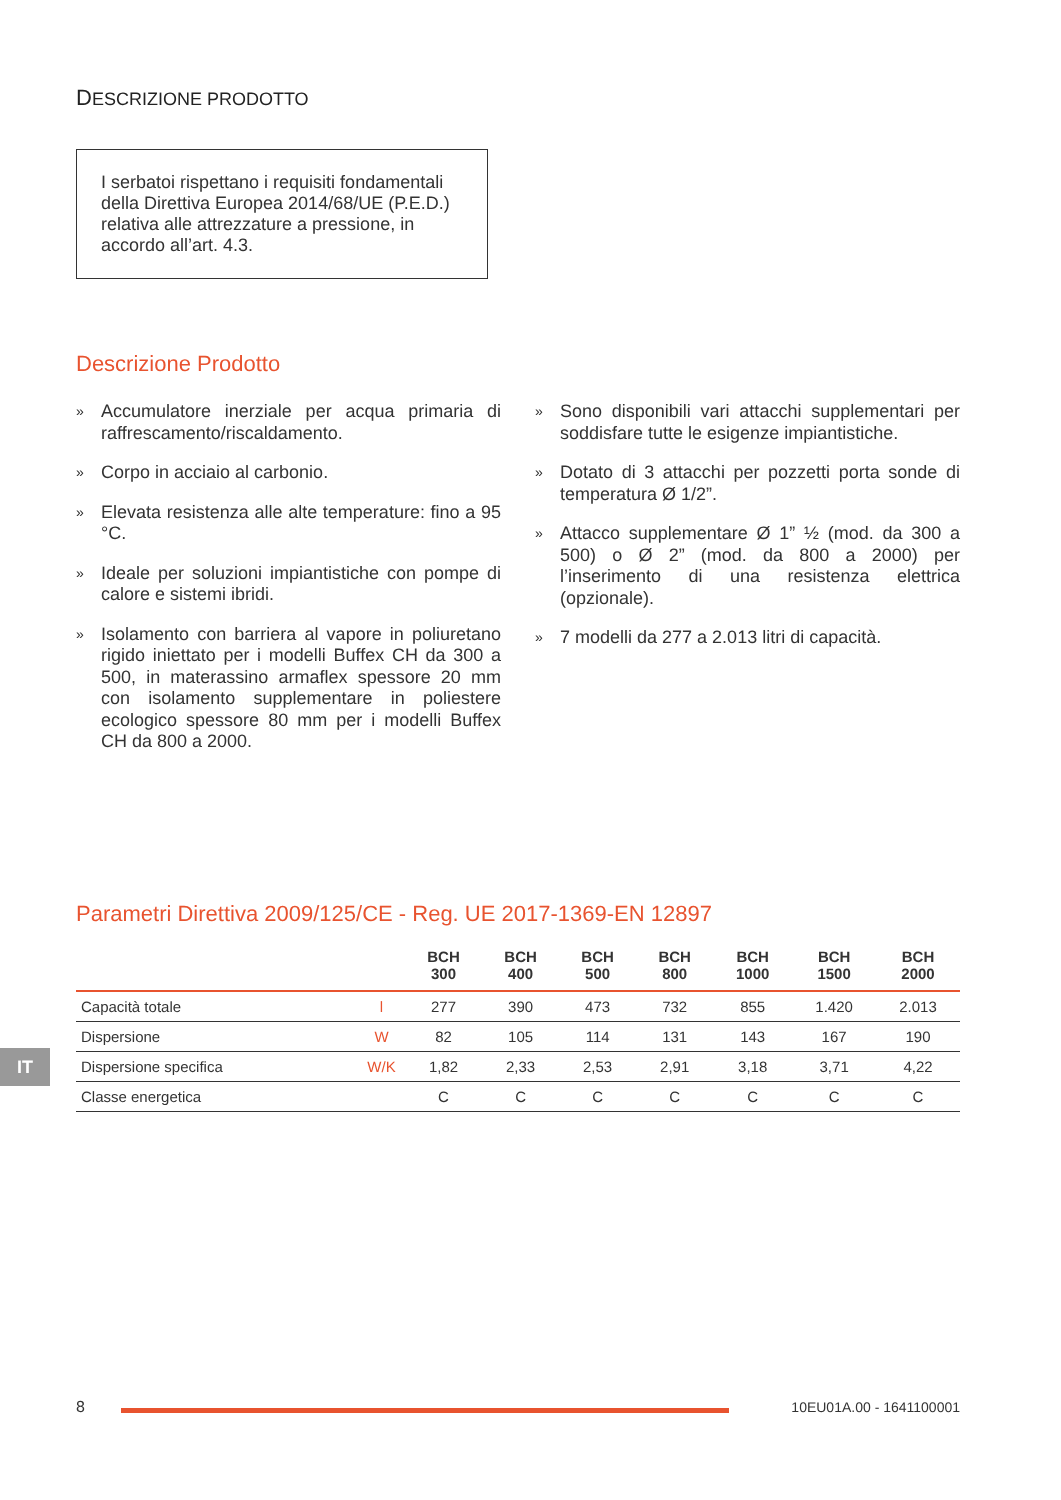DESCRIZIONE PRODOTTO
I serbatoi rispettano i requisiti fondamentali della Direttiva Europea 2014/68/UE (P.E.D.) relativa alle attrezzature a pressione, in accordo all’art. 4.3.
Descrizione Prodotto
»
Accumulatore inerziale per acqua primaria di raffrescamento/riscaldamento.
»
Corpo in acciaio al carbonio.
»
Elevata resistenza alle alte temperature: fino a 95 °C.
»
Ideale per soluzioni impiantistiche con pompe di calore e sistemi ibridi.
»
Isolamento con barriera al vapore in poliuretano rigido iniettato per i modelli Buffex CH da 300 a 500, in materassino armaflex spessore 20 mm con isolamento supplementare in poliestere ecologico spessore 80 mm per i modelli Buffex CH da 800 a 2000.
»
Sono disponibili vari attacchi supplementari per soddisfare tutte le esigenze impiantistiche.
»
Dotato di 3 attacchi per pozzetti porta sonde di temperatura Ø 1/2”.
»
Attacco supplementare Ø 1” ½ (mod. da 300 a 500) o Ø 2” (mod. da 800 a 2000) per l’inserimento di una resistenza elettrica (opzionale).
»
7 modelli da 277 a 2.013 litri di capacità.
Parametri Direttiva 2009/125/CE - Reg. UE 2017-1369-EN 12897
| | | BCH 300 | BCH 400 | BCH 500 | BCH 800 | BCH 1000 | BCH 1500 | BCH 2000 |
| --- | --- | --- | --- | --- | --- | --- | --- | --- |
| Capacità totale | l | 277 | 390 | 473 | 732 | 855 | 1.420 | 2.013 |
| Dispersione | W | 82 | 105 | 114 | 131 | 143 | 167 | 190 |
| Dispersione specifica | W/K | 1,82 | 2,33 | 2,53 | 2,91 | 3,18 | 3,71 | 4,22 |
| Classe energetica | | C | C | C | C | C | C | C |
IT
8 10EU01A.00 - 1641100001